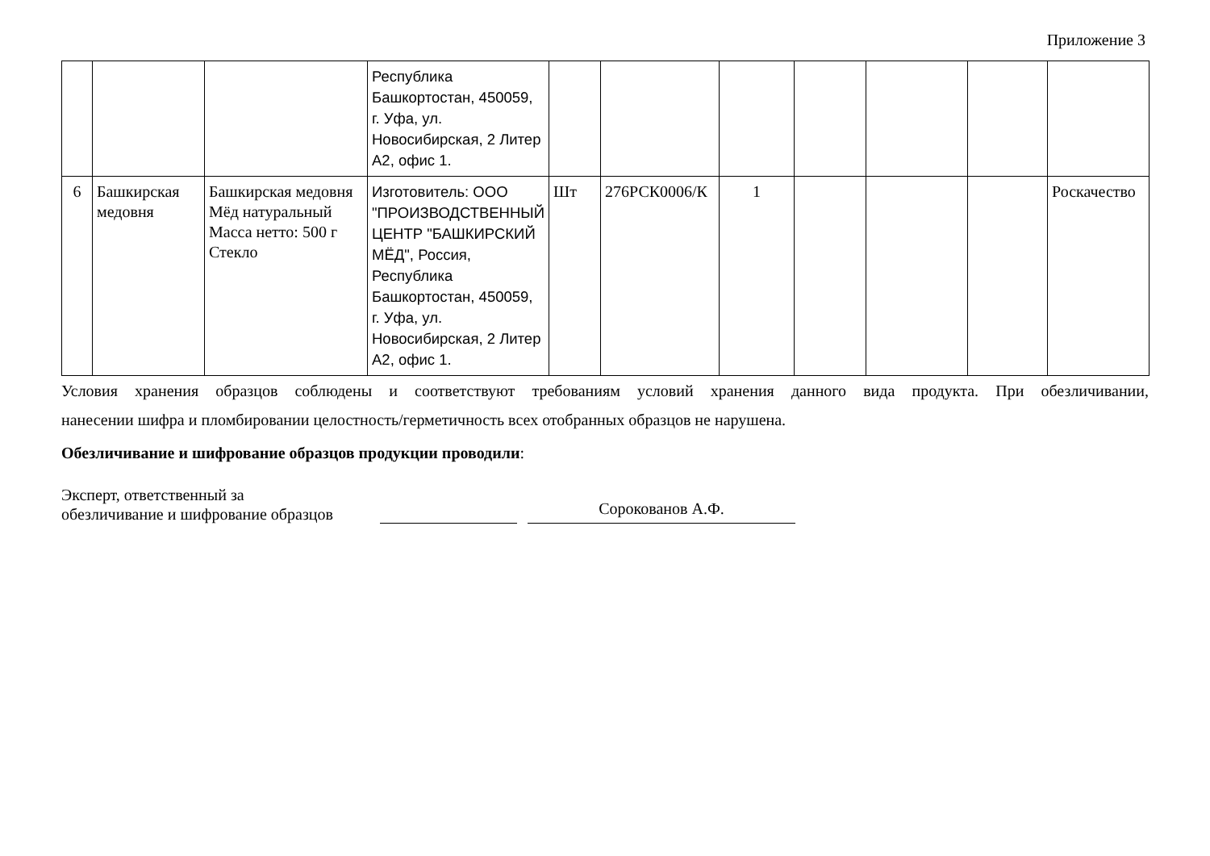Приложение 3
| | | | Республика Башкортостан, 450059, г. Уфа, ул. Новосибирская, 2 Литер А2, офис 1. | | | | | | | |
| 6 | Башкирская медовня | Башкирская медовня Мёд натуральный Масса нетто: 500 г Стекло | Изготовитель: ООО "ПРОИЗВОДСТВЕННЫЙ ЦЕНТР "БАШКИРСКИЙ МЁД", Россия, Республика Башкортостан, 450059, г. Уфа, ул. Новосибирская, 2 Литер А2, офис 1. | Шт | 276РСК0006/К | 1 | | | | Роскачество |
Условия хранения образцов соблюдены и соответствуют требованиям условий хранения данного вида продукта. При обезличивании,
нанесении шифра и пломбировании целостность/герметичность всех отобранных образцов не нарушена.
Обезличивание и шифрование образцов продукции проводили:
Эксперт, ответственный за
обезличивание и шифрование образцов
Сорокованов А.Ф.